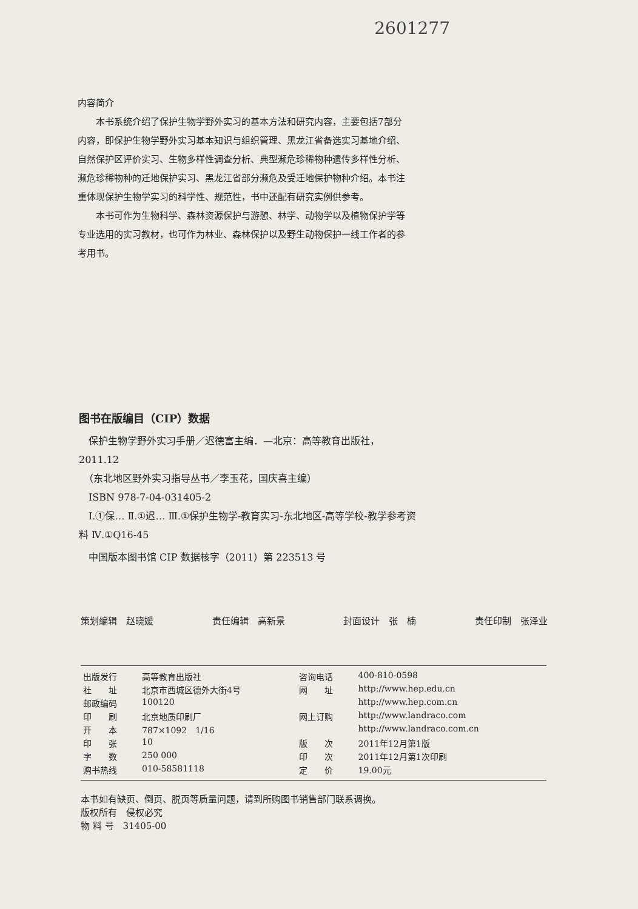2601277
内容简介
本书系统介绍了保护生物学野外实习的基本方法和研究内容，主要包括7部分内容，即保护生物学野外实习基本知识与组织管理、黑龙江省备选实习基地介绍、自然保护区评价实习、生物多样性调查分析、典型濒危珍稀物种遗传多样性分析、濒危珍稀物种的迁地保护实习、黑龙江省部分濒危及受迁地保护物种介绍。本书注重体现保护生物学实习的科学性、规范性，书中还配有研究实例供参考。
本书可作为生物科学、森林资源保护与游憩、林学、动物学以及植物保护学等专业选用的实习教材，也可作为林业、森林保护以及野生动物保护一线工作者的参考用书。
图书在版编目（CIP）数据
　保护生物学野外实习手册／迟德富主编．—北京：高等教育出版社，2011.12
　（东北地区野外实习指导丛书／李玉花，国庆喜主编）
　ISBN 978-7-04-031405-2
　Ⅰ.①保… Ⅱ.①迟… Ⅲ.①保护生物学-教育实习-东北地区-高等学校-教学参考资料 Ⅳ.①Q16-45
　中国版本图书馆 CIP 数据核字（2011）第 223513 号
策划编辑　赵晓媛 责任编辑　高新景 封面设计　张　楠 责任印制　张泽业
| 出版发行 | 高等教育出版社 | 咨询电话 | 400-810-0598 |
| 社 址 | 北京市西城区德外大街4号 | 网 址 | http://www.hep.edu.cn |
| 邮政编码 | 100120 | | http://www.hep.com.cn |
| 印 刷 | 北京地质印刷厂 | 网上订购 | http://www.landraco.com |
| 开 本 | 787×1092 1/16 | | http://www.landraco.com.cn |
| 印 张 | 10 | 版 次 | 2011年12月第1版 |
| 字 数 | 250 000 | 印 次 | 2011年12月第1次印刷 |
| 购书热线 | 010-58581118 | 定 价 | 19.00元 |
本书如有缺页、倒页、脱页等质量问题，请到所购图书销售部门联系调换。
版权所有　侵权必究
物 料 号　31405-00